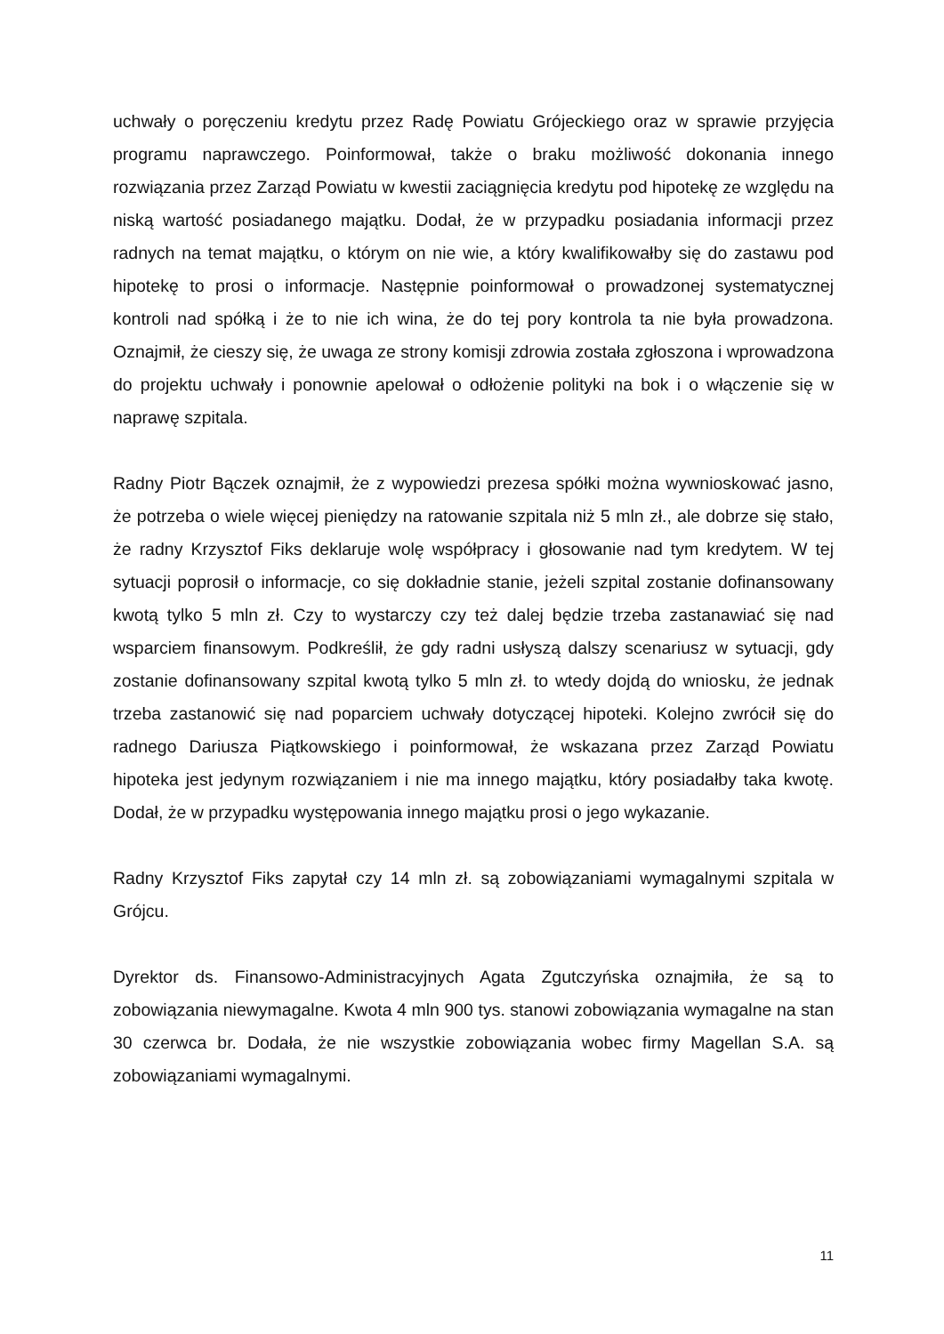uchwały o poręczeniu kredytu przez Radę Powiatu Grójeckiego oraz w sprawie przyjęcia programu naprawczego. Poinformował, także o braku możliwość dokonania innego rozwiązania przez Zarząd Powiatu w kwestii zaciągnięcia kredytu pod hipotekę ze względu na niską wartość posiadanego majątku. Dodał, że w przypadku posiadania informacji przez radnych na temat majątku, o którym on nie wie, a który kwalifikowałby się do zastawu pod hipotekę to prosi o informacje. Następnie poinformował o prowadzonej systematycznej kontroli nad spółką i że to nie ich wina, że do tej pory kontrola ta nie była prowadzona. Oznajmił, że cieszy się, że uwaga ze strony komisji zdrowia została zgłoszona i wprowadzona do projektu uchwały i ponownie apelował o odłożenie polityki na bok i o włączenie się w naprawę szpitala.
Radny Piotr Bączek oznajmił, że z wypowiedzi prezesa spółki można wywnioskować jasno, że potrzeba o wiele więcej pieniędzy na ratowanie szpitala niż 5 mln zł., ale dobrze się stało, że radny Krzysztof Fiks deklaruje wolę współpracy i głosowanie nad tym kredytem. W tej sytuacji poprosił o informacje, co się dokładnie stanie, jeżeli szpital zostanie dofinansowany kwotą tylko 5 mln zł. Czy to wystarczy czy też dalej będzie trzeba zastanawiać się nad wsparciem finansowym. Podkreślił, że gdy radni usłyszą dalszy scenariusz w sytuacji, gdy zostanie dofinansowany szpital kwotą tylko 5 mln zł. to wtedy dojdą do wniosku, że jednak trzeba zastanowić się nad poparciem uchwały dotyczącej hipoteki. Kolejno zwrócił się do radnego Dariusza Piątkowskiego i poinformował, że wskazana przez Zarząd Powiatu hipoteka jest jedynym rozwiązaniem i nie ma innego majątku, który posiadałby taka kwotę. Dodał, że w przypadku występowania innego majątku prosi o jego wykazanie.
Radny Krzysztof Fiks zapytał czy 14 mln zł. są zobowiązaniami wymagalnymi szpitala w Grójcu.
Dyrektor ds. Finansowo-Administracyjnych Agata Zgutczyńska oznajmiła, że są to zobowiązania niewymagalne. Kwota 4 mln 900 tys. stanowi zobowiązania wymagalne na stan 30 czerwca br. Dodała, że nie wszystkie zobowiązania wobec firmy Magellan S.A. są zobowiązaniami wymagalnymi.
11